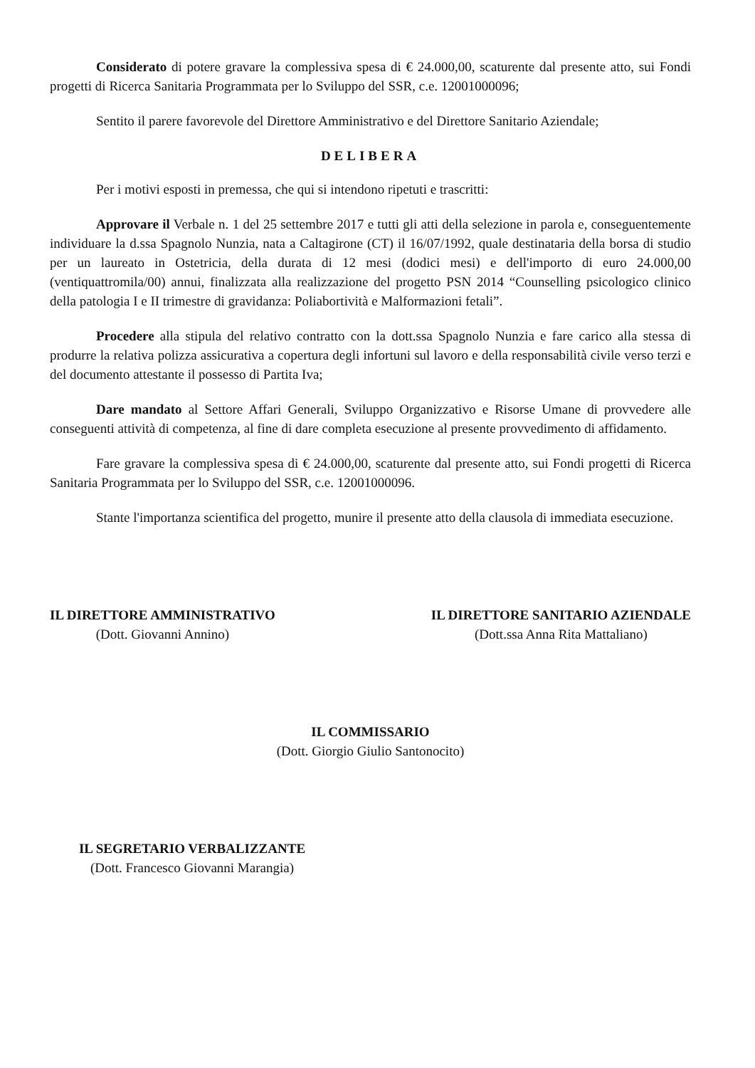Considerato di potere gravare la complessiva spesa di € 24.000,00, scaturente dal presente atto, sui Fondi progetti di Ricerca Sanitaria Programmata per lo Sviluppo del SSR, c.e. 12001000096;
Sentito il parere favorevole del Direttore Amministrativo e del Direttore Sanitario Aziendale;
DELIBERA
Per i motivi esposti in premessa, che qui si intendono ripetuti e trascritti:
Approvare il Verbale n. 1 del 25 settembre 2017 e tutti gli atti della selezione in parola e, conseguentemente individuare la d.ssa Spagnolo Nunzia, nata a Caltagirone (CT) il 16/07/1992, quale destinataria della borsa di studio per un laureato in Ostetricia, della durata di 12 mesi (dodici mesi) e dell'importo di euro 24.000,00 (ventiquattromila/00) annui, finalizzata alla realizzazione del progetto PSN 2014 “Counselling psicologico clinico della patologia I e II trimestre di gravidanza: Poliabortività e Malformazioni fetali”.
Procedere alla stipula del relativo contratto con la dott.ssa Spagnolo Nunzia e fare carico alla stessa di produrre la relativa polizza assicurativa a copertura degli infortuni sul lavoro e della responsabilità civile verso terzi e del documento attestante il possesso di Partita Iva;
Dare mandato al Settore Affari Generali, Sviluppo Organizzativo e Risorse Umane di provvedere alle conseguenti attività di competenza, al fine di dare completa esecuzione al presente provvedimento di affidamento.
Fare gravare la complessiva spesa di € 24.000,00, scaturente dal presente atto, sui Fondi progetti di Ricerca Sanitaria Programmata per lo Sviluppo del SSR, c.e. 12001000096.
Stante l'importanza scientifica del progetto, munire il presente atto della clausola di immediata esecuzione.
IL DIRETTORE AMMINISTRATIVO
(Dott. Giovanni Annino)
IL DIRETTORE SANITARIO AZIENDALE
(Dott.ssa Anna Rita Mattaliano)
IL COMMISSARIO
(Dott. Giorgio Giulio Santonocito)
IL SEGRETARIO VERBALIZZANTE
(Dott. Francesco Giovanni Marangia)